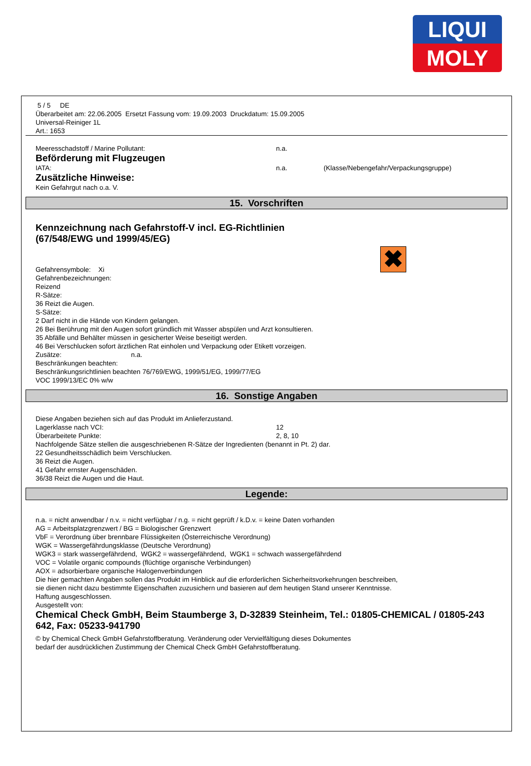LIQUI
MOLY
5 / 5 DE
Überarbeitet am: 22.06.2005 Ersetzt Fassung vom: 19.09.2003 Druckdatum: 15.09.2005
Universal-Reiniger 1L
Art.: 1653
Meeresschadstoff / Marine Pollutant: n.a.
Beförderung mit Flugzeugen
IATA: n.a. (Klasse/Nebengefahr/Verpackungsgruppe)
Zusätzliche Hinweise:
Kein Gefahrgut nach o.a. V.
15. Vorschriften
Kennzeichnung nach Gefahrstoff-V incl. EG-Richtlinien
(67/548/EWG und 1999/45/EG)
Gefahrensymbole: Xi
Gefahrenbezeichnungen:
Reizend
R-Sätze:
36 Reizt die Augen.
S-Sätze:
2 Darf nicht in die Hände von Kindern gelangen.
26 Bei Berührung mit den Augen sofort gründlich mit Wasser abspülen und Arzt konsultieren.
35 Abfälle und Behälter müssen in gesicherter Weise beseitigt werden.
46 Bei Verschlucken sofort ärztlichen Rat einholen und Verpackung oder Etikett vorzeigen.
Zusätze: n.a.
Beschränkungen beachten:
Beschränkungsrichtlinien beachten 76/769/EWG, 1999/51/EG, 1999/77/EG
VOC 1999/13/EC 0% w/w
✖
16. Sonstige Angaben
Diese Angaben beziehen sich auf das Produkt im Anlieferzustand.
Lagerklasse nach VCI: 12
Überarbeitete Punkte: 2, 8, 10
Nachfolgende Sätze stellen die ausgeschriebenen R-Sätze der Ingredienten (benannt in Pt. 2) dar.
22 Gesundheitsschädlich beim Verschlucken.
36 Reizt die Augen.
41 Gefahr ernster Augenschäden.
36/38 Reizt die Augen und die Haut.
Legende:
n.a. = nicht anwendbar / n.v. = nicht verfügbar / n.g. = nicht geprüft / k.D.v. = keine Daten vorhanden
AG = Arbeitsplatzgrenzwert / BG = Biologischer Grenzwert
VbF = Verordnung über brennbare Flüssigkeiten (Österreichische Verordnung)
WGK = Wassergefährdungsklasse (Deutsche Verordnung)
WGK3 = stark wassergefährdend, WGK2 = wassergefährdend, WGK1 = schwach wassergefährdend
VOC = Volatile organic compounds (flüchtige organische Verbindungen)
AOX = adsorbierbare organische Halogenverbindungen
Die hier gemachten Angaben sollen das Produkt im Hinblick auf die erforderlichen Sicherheitsvorkehrungen beschreiben,
sie dienen nicht dazu bestimmte Eigenschaften zuzusichern und basieren auf dem heutigen Stand unserer Kenntnisse.
Haftung ausgeschlossen.
Ausgestellt von:
Chemical Check GmbH, Beim Staumberge 3, D-32839 Steinheim, Tel.: 01805-CHEMICAL / 01805-243 642, Fax: 05233-941790
© by Chemical Check GmbH Gefahrstoffberatung. Veränderung oder Vervielfältigung dieses Dokumentes
bedarf der ausdrücklichen Zustimmung der Chemical Check GmbH Gefahrstoffberatung.